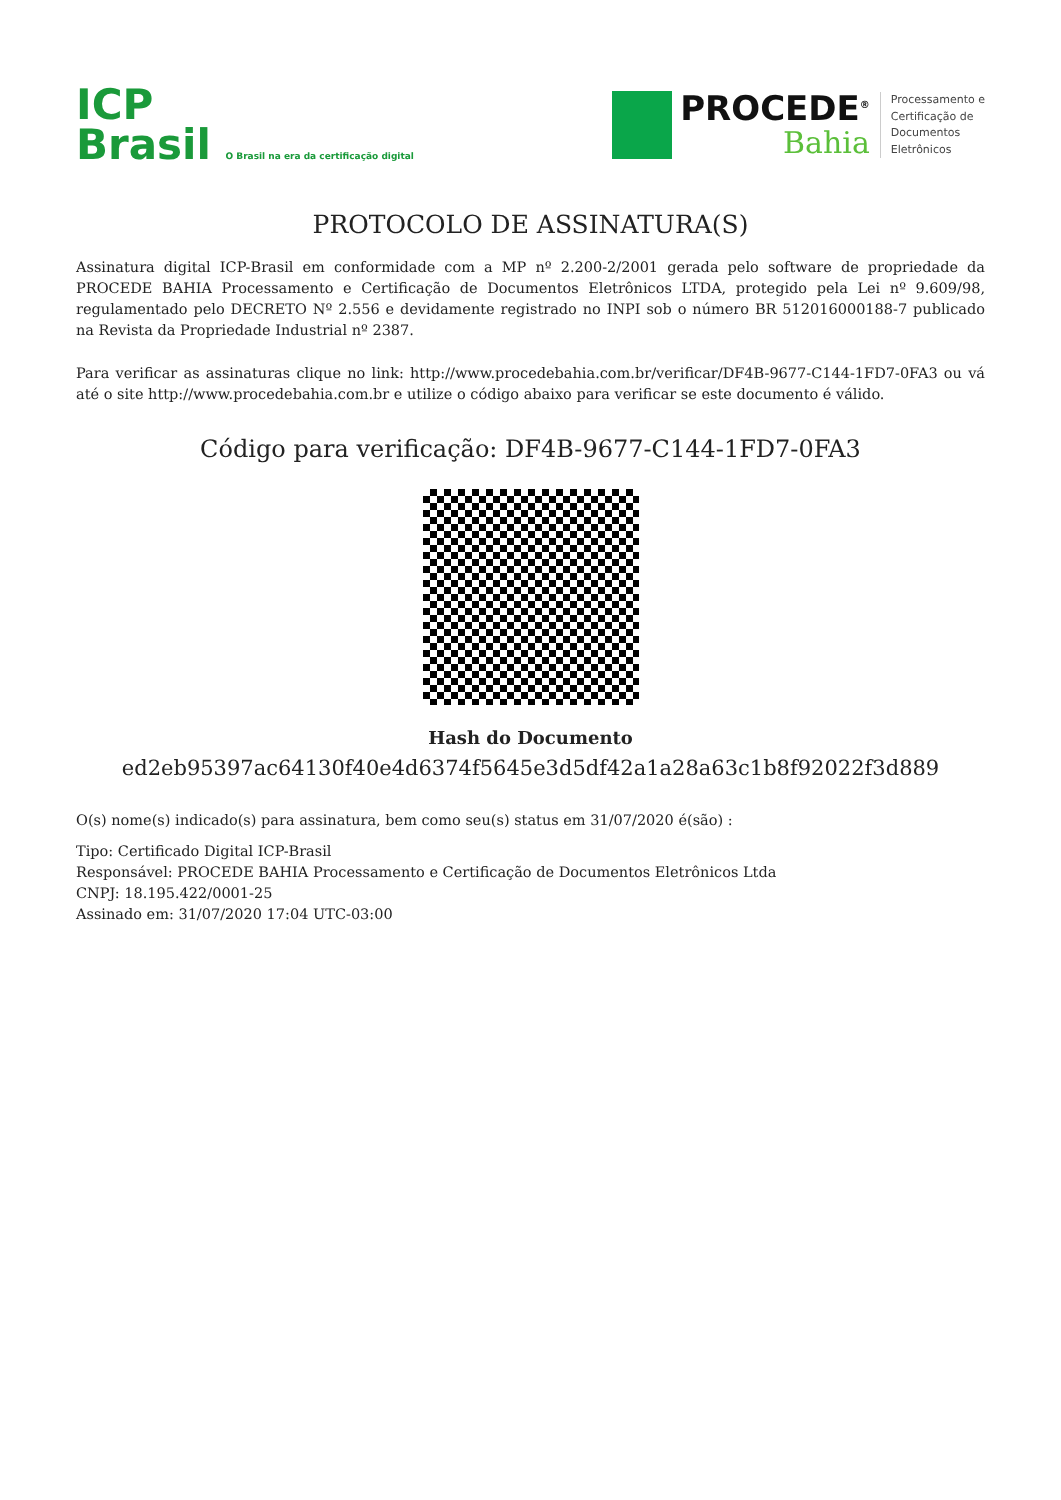ICP
Brasil O Brasil na era da certificação digital
PROCEDE<sup>®</sup>
Bahia
Processamento e
Certificação de
Documentos
Eletrônicos
PROTOCOLO DE ASSINATURA(S)
Assinatura digital ICP-Brasil em conformidade com a MP nº 2.200-2/2001 gerada pelo software de propriedade da PROCEDE BAHIA Processamento e Certificação de Documentos Eletrônicos LTDA, protegido pela Lei nº 9.609/98, regulamentado pelo DECRETO Nº 2.556 e devidamente registrado no INPI sob o número BR 512016000188-7 publicado na Revista da Propriedade Industrial nº 2387.
Para verificar as assinaturas clique no link: http://www.procedebahia.com.br/verificar/DF4B-9677-C144-1FD7-0FA3 ou vá até o site http://www.procedebahia.com.br e utilize o código abaixo para verificar se este documento é válido.
Código para verificação: DF4B-9677-C144-1FD7-0FA3
Hash do Documento
ed2eb95397ac64130f40e4d6374f5645e3d5df42a1a28a63c1b8f92022f3d889
O(s) nome(s) indicado(s) para assinatura, bem como seu(s) status em 31/07/2020 é(são) :
Tipo: Certificado Digital ICP-Brasil
Responsável: PROCEDE BAHIA Processamento e Certificação de Documentos Eletrônicos Ltda
CNPJ: 18.195.422/0001-25
Assinado em: 31/07/2020 17:04 UTC-03:00